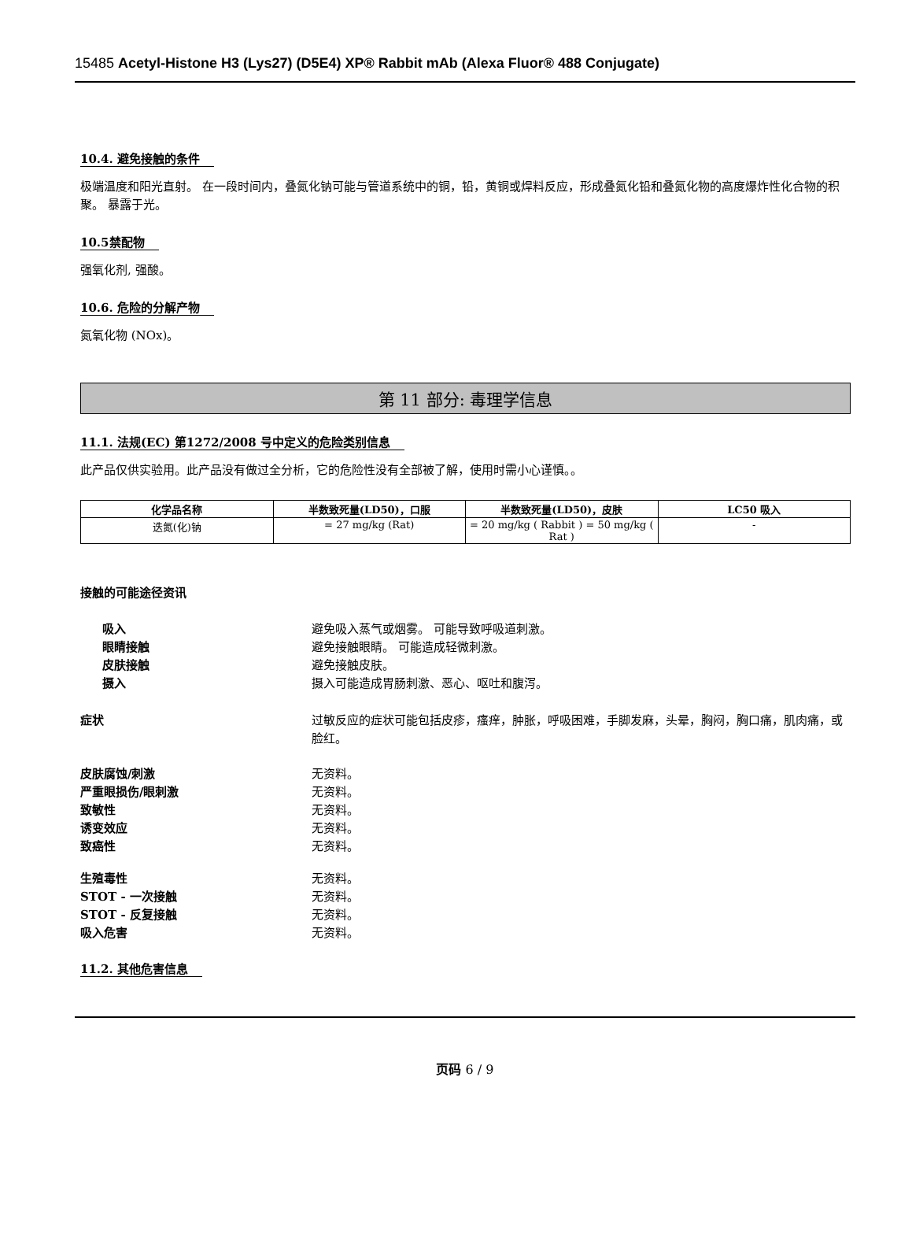15485 Acetyl-Histone H3 (Lys27) (D5E4) XP® Rabbit mAb (Alexa Fluor® 488 Conjugate)
10.4. 避免接触的条件
极端温度和阳光直射。 在一段时间内，叠氮化钠可能与管道系统中的铜，铅，黄铜或焊料反应，形成叠氮化铅和叠氮化物的高度爆炸性化合物的积聚。 暴露于光。
10.5禁配物
强氧化剂, 强酸。
10.6. 危险的分解产物
氮氧化物 (NOx)。
第 11 部分: 毒理学信息
11.1. 法规(EC) 第1272/2008 号中定义的危险类别信息
此产品仅供实验用。此产品没有做过全分析，它的危险性没有全部被了解，使用时需小心谨慎。。
| 化学品名称 | 半数致死量(LD50)，口服 | 半数致死量(LD50)，皮肤 | LC50 吸入 |
| --- | --- | --- | --- |
| 迭氮(化)钠 | = 27 mg/kg (Rat) | = 20 mg/kg ( Rabbit ) = 50 mg/kg ( Rat ) | - |
接触的可能途径资讯
吸入 避免吸入蒸气或烟雾。 可能导致呼吸道刺激。
眼睛接触 避免接触眼睛。 可能造成轻微刺激。
皮肤接触 避免接触皮肤。
摄入 摄入可能造成胃肠刺激、恶心、呕吐和腹泻。
症状 过敏反应的症状可能包括皮疹，瘙痒，肿胀，呼吸困难，手脚发麻，头晕，胸闷，胸口痛，肌肉痛，或脸红。
皮肤腐蚀/刺激 无资料。
严重眼损伤/眼刺激 无资料。
致敏性 无资料。
诱变效应 无资料。
致癌性 无资料。
生殖毒性 无资料。
STOT - 一次接触 无资料。
STOT - 反复接触 无资料。
吸入危害 无资料。
11.2. 其他危害信息
页码 6 / 9